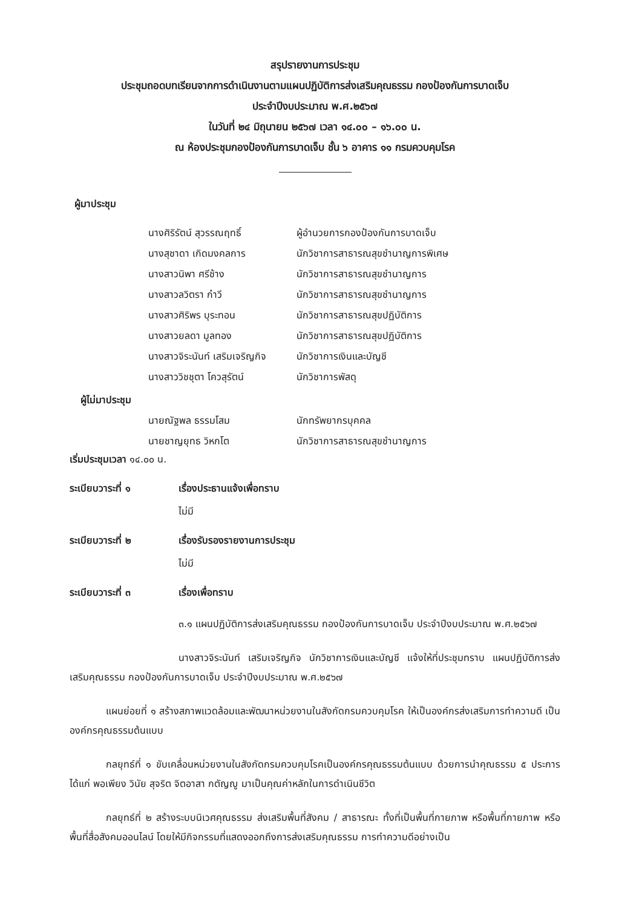สรุปรายงานการประชุม
ประชุมถอดบทเรียนจากการดำเนินงานตามแผนปฏิบัติการส่งเสริมคุณธรรม กองป้องกันการบาดเจ็บ
ประจำปีงบประมาณ พ.ศ.๒๕๖๗
ในวันที่ ๒๔ มิถุนายน ๒๕๖๗ เวลา ๑๔.๐๐ – ๑๖.๐๐ น.
ณ ห้องประชุมกองป้องกันการบาดเจ็บ ชั้น ๖ อาคาร ๑๑ กรมควบคุมโรค
ผู้มาประชุม
| นางศิริรัตน์ สุวรรณฤทธิ์ | ผู้อำนวยการกองป้องกันการบาดเจ็บ |
| นางสุชาดา เกิดมงคลการ | นักวิชาการสาธารณสุขชำนาญการพิเศษ |
| นางสาวนิพา ศรีช้าง | นักวิชาการสาธารณสุขชำนาญการ |
| นางสาวลวิตรา ก๋าวี | นักวิชาการสาธารณสุขชำนาญการ |
| นางสาวศิริพร บุระทอน | นักวิชาการสาธารณสุขปฏิบัติการ |
| นางสาวยลดา มูลทอง | นักวิชาการสาธารณสุขปฏิบัติการ |
| นางสาวจิระนันท์ เสริมเจริญกิจ | นักวิชาการเงินและบัญชี |
| นางสาววิชชุตา โควสุรัตน์ | นักวิชาการพัสดุ |
ผู้ไม่มาประชุม
| นายณัฐพล ธรรมโสม | นักทรัพยากรบุคคล |
| นายชาญยุทธ วิหกโต | นักวิชาการสาธารณสุขชำนาญการ |
เริ่มประชุมเวลา ๑๔.๐๐ น.
ระเบียบวาระที่ ๑ เรื่องประธานแจ้งเพื่อทราบ
ไม่มี
ระเบียบวาระที่ ๒ เรื่องรับรองรายงานการประชุม
ไม่มี
ระเบียบวาระที่ ๓ เรื่องเพื่อทราบ
๓.๑ แผนปฏิบัติการส่งเสริมคุณธรรม กองป้องกันการบาดเจ็บ ประจำปีงบประมาณ พ.ศ.๒๕๖๗
นางสาวจิระนันท์ เสริมเจริญกิจ นักวิชาการเงินและบัญชี แจ้งให้ที่ประชุมทราบ แผนปฏิบัติการส่งเสริมคุณธรรม กองป้องกันการบาดเจ็บ ประจำปีงบประมาณ พ.ศ.๒๕๖๗
แผนย่อยที่ ๑ สร้างสภาพแวดล้อมและพัฒนาหน่วยงานในสังกัดกรมควบคุมโรค ให้เป็นองค์กรส่งเสริมการทำความดี เป็นองค์กรคุณธรรมต้นแบบ
กลยุทธ์ที่ ๑ ขับเคลื่อนหน่วยงานในสังกัดกรมควบคุมโรคเป็นองค์กรคุณธรรมต้นแบบ ด้วยการนำคุณธรรม ๕ ประการ ได้แก่ พอเพียง วินัย สุจริต จิตอาสา กตัญญู มาเป็นคุณค่าหลักในการดำเนินชีวิต
กลยุทธ์ที่ ๒ สร้างระบบนิเวศคุณธรรม ส่งเสริมพื้นที่สังคม / สาธารณะ ทั้งที่เป็นพื้นที่กายภาพ หรือพื้นที่กายภาพ หรือพื้นที่สื่อสังคมออนไลน์ โดยให้มีกิจกรรมที่แสดงออกถึงการส่งเสริมคุณธรรม การทำความดีอย่างเป็น